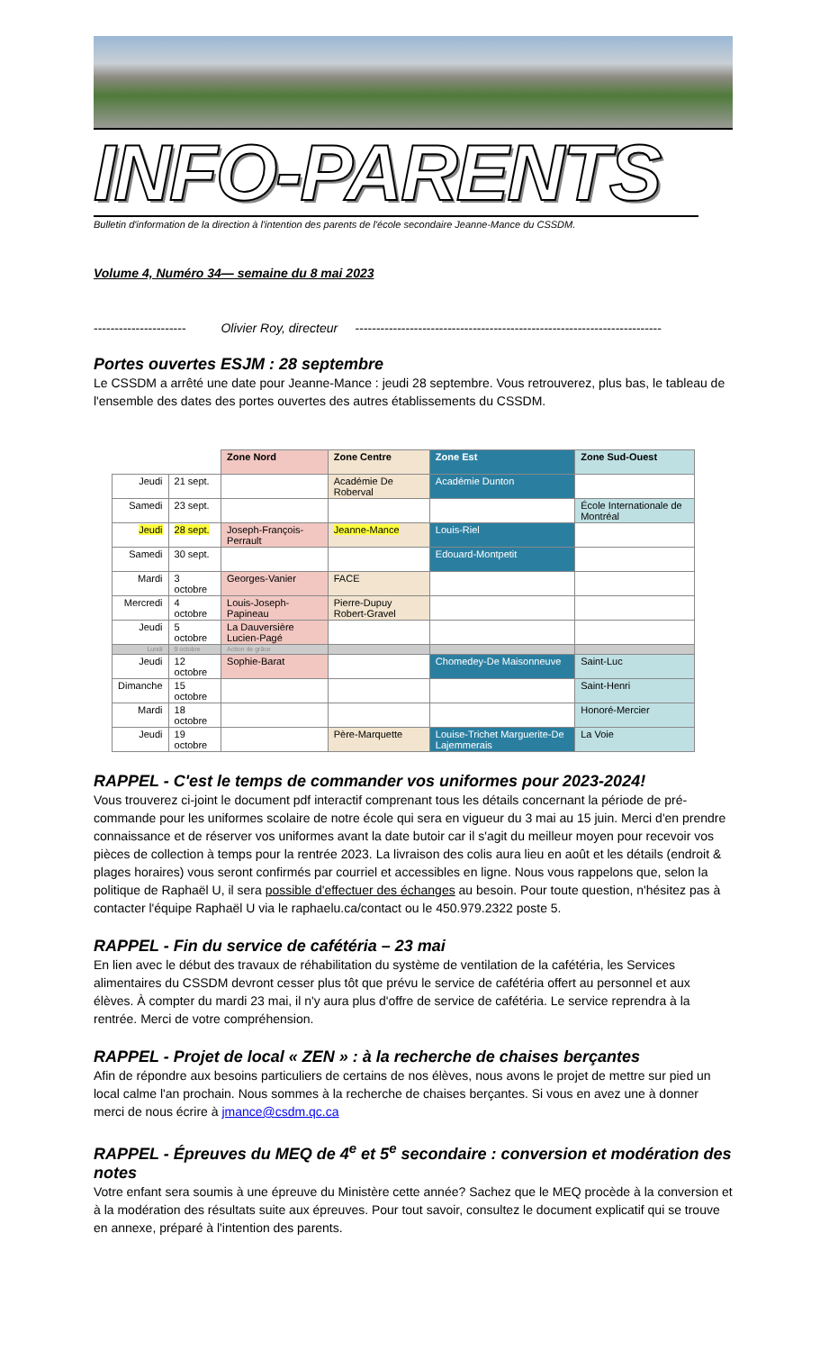INFO-PARENTS
Bulletin d'information de la direction à l'intention des parents de l'école secondaire Jeanne-Mance du CSSDM.
Volume 4, Numéro 34— semaine du 8 mai 2023
---------------------- Olivier Roy, directeur -------------------------------------------------------------------------
Portes ouvertes ESJM : 28 septembre
Le CSSDM a arrêté une date pour Jeanne-Mance : jeudi 28 septembre. Vous retrouverez, plus bas, le tableau de l'ensemble des dates des portes ouvertes des autres établissements du CSSDM.
| | | Zone Nord | Zone Centre | Zone Est | Zone Sud-Ouest |
| --- | --- | --- | --- | --- | --- |
| Jeudi | 21 sept. | | Académie De Roberval | Académie Dunton | |
| Samedi | 23 sept. | | | | École Internationale de Montréal |
| Jeudi | 28 sept. | Joseph-François-Perrault | Jeanne-Mance | Louis-Riel | |
| Samedi | 30 sept. | | | Edouard-Montpetit | |
| Mardi | 3 octobre | Georges-Vanier | FACE | | |
| Mercredi | 4 octobre | Louis-Joseph-Papineau | Pierre-Dupuy Robert-Gravel | | |
| Jeudi | 5 octobre | La Dauversière Lucien-Pagé | | | |
| Lundi | 9 octobre | Action de grâce | | | |
| Jeudi | 12 octobre | Sophie-Barat | | Chomedey-De Maisonneuve | Saint-Luc |
| Dimanche | 15 octobre | | | | Saint-Henri |
| Mardi | 18 octobre | | | | Honoré-Mercier |
| Jeudi | 19 octobre | | Père-Marquette | Louise-Trichet Marguerite-De Lajemmerais | La Voie |
RAPPEL - C'est le temps de commander vos uniformes pour 2023-2024!
Vous trouverez ci-joint le document pdf interactif comprenant tous les détails concernant la période de pré-commande pour les uniformes scolaire de notre école qui sera en vigueur du 3 mai au 15 juin. Merci d'en prendre connaissance et de réserver vos uniformes avant la date butoir car il s'agit du meilleur moyen pour recevoir vos pièces de collection à temps pour la rentrée 2023. La livraison des colis aura lieu en août et les détails (endroit & plages horaires) vous seront confirmés par courriel et accessibles en ligne. Nous vous rappelons que, selon la politique de Raphaël U, il sera possible d'effectuer des échanges au besoin. Pour toute question, n'hésitez pas à contacter l'équipe Raphaël U via le raphaelu.ca/contact ou le 450.979.2322 poste 5.
RAPPEL - Fin du service de cafétéria – 23 mai
En lien avec le début des travaux de réhabilitation du système de ventilation de la cafétéria, les Services alimentaires du CSSDM devront cesser plus tôt que prévu le service de cafétéria offert au personnel et aux élèves. À compter du mardi 23 mai, il n'y aura plus d'offre de service de cafétéria. Le service reprendra à la rentrée. Merci de votre compréhension.
RAPPEL - Projet de local « ZEN » : à la recherche de chaises berçantes
Afin de répondre aux besoins particuliers de certains de nos élèves, nous avons le projet de mettre sur pied un local calme l'an prochain. Nous sommes à la recherche de chaises berçantes. Si vous en avez une à donner merci de nous écrire à jmance@csdm.qc.ca
RAPPEL - Épreuves du MEQ de 4<sup>e</sup> et 5<sup>e</sup> secondaire : conversion et modération des notes
Votre enfant sera soumis à une épreuve du Ministère cette année? Sachez que le MEQ procède à la conversion et à la modération des résultats suite aux épreuves. Pour tout savoir, consultez le document explicatif qui se trouve en annexe, préparé à l'intention des parents.